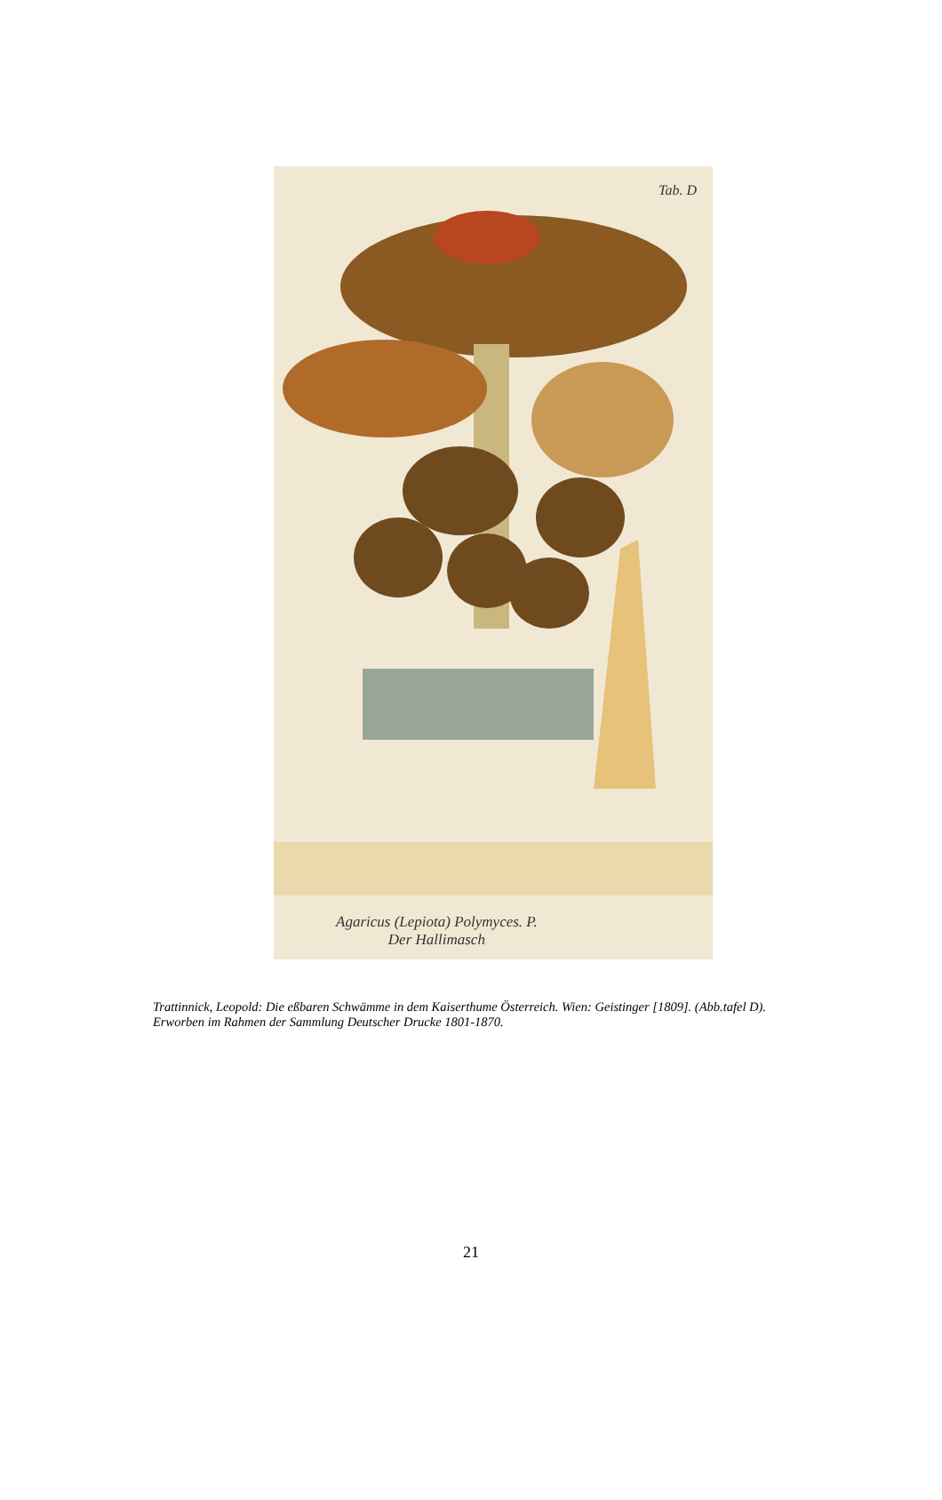Tab. D
Agaricus (Lepiota) Polymyces. P.
Der Hallimasch
Trattinnick, Leopold: Die eßbaren Schwämme in dem Kaiserthume Österreich. Wien: Geistinger [1809]. (Abb.tafel D).
Erworben im Rahmen der Sammlung Deutscher Drucke 1801-1870.
21